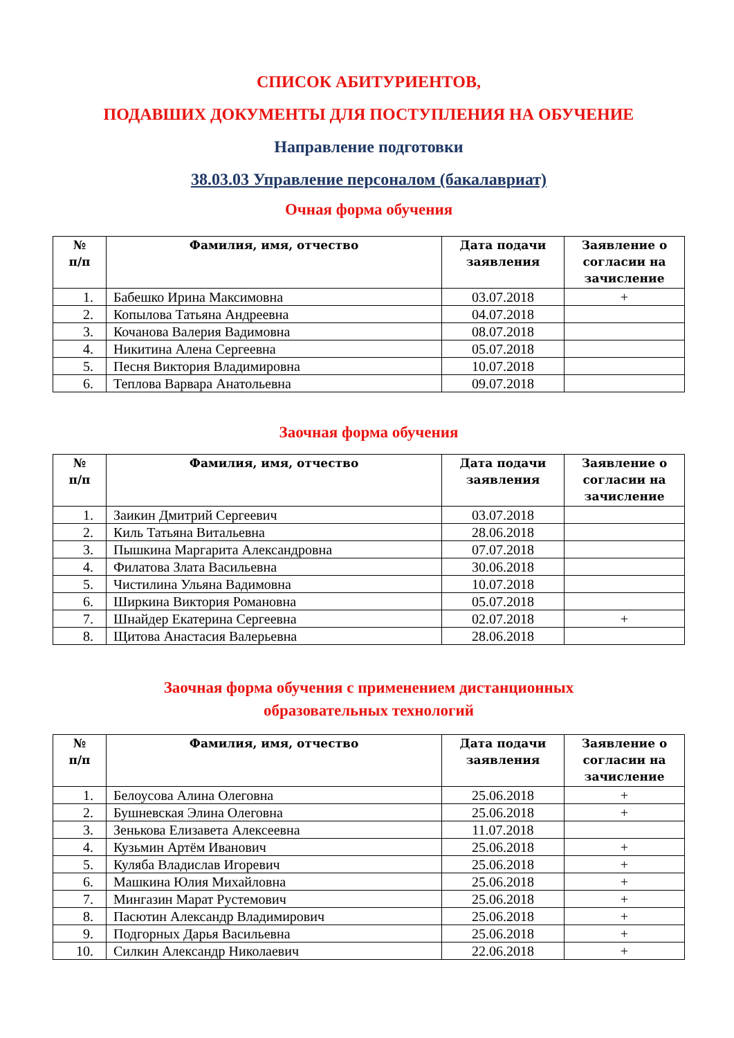СПИСОК АБИТУРИЕНТОВ,
ПОДАВШИХ ДОКУМЕНТЫ ДЛЯ ПОСТУПЛЕНИЯ НА ОБУЧЕНИЕ
Направление подготовки
38.03.03 Управление персоналом (бакалавриат)
Очная форма обучения
| № п/п | Фамилия, имя, отчество | Дата подачи заявления | Заявление о согласии на зачисление |
| --- | --- | --- | --- |
| 1. | Бабешко Ирина Максимовна | 03.07.2018 | + |
| 2. | Копылова Татьяна Андреевна | 04.07.2018 | |
| 3. | Кочанова Валерия Вадимовна | 08.07.2018 | |
| 4. | Никитина Алена Сергеевна | 05.07.2018 | |
| 5. | Песня Виктория Владимировна | 10.07.2018 | |
| 6. | Теплова Варвара Анатольевна | 09.07.2018 | |
Заочная форма обучения
| № п/п | Фамилия, имя, отчество | Дата подачи заявления | Заявление о согласии на зачисление |
| --- | --- | --- | --- |
| 1. | Заикин Дмитрий Сергеевич | 03.07.2018 | |
| 2. | Киль Татьяна Витальевна | 28.06.2018 | |
| 3. | Пышкина Маргарита Александровна | 07.07.2018 | |
| 4. | Филатова Злата Васильевна | 30.06.2018 | |
| 5. | Чистилина Ульяна Вадимовна | 10.07.2018 | |
| 6. | Ширкина Виктория Романовна | 05.07.2018 | |
| 7. | Шнайдер Екатерина Сергеевна | 02.07.2018 | + |
| 8. | Щитова Анастасия Валерьевна | 28.06.2018 | |
Заочная форма обучения с применением дистанционных
образовательных технологий
| № п/п | Фамилия, имя, отчество | Дата подачи заявления | Заявление о согласии на зачисление |
| --- | --- | --- | --- |
| 1. | Белоусова Алина Олеговна | 25.06.2018 | + |
| 2. | Бушневская Элина Олеговна | 25.06.2018 | + |
| 3. | Зенькова Елизавета Алексеевна | 11.07.2018 | |
| 4. | Кузьмин Артём Иванович | 25.06.2018 | + |
| 5. | Куляба Владислав Игоревич | 25.06.2018 | + |
| 6. | Машкина Юлия Михайловна | 25.06.2018 | + |
| 7. | Мингазин Марат Рустемович | 25.06.2018 | + |
| 8. | Пасютин Александр Владимирович | 25.06.2018 | + |
| 9. | Подгорных Дарья Васильевна | 25.06.2018 | + |
| 10. | Силкин Александр Николаевич | 22.06.2018 | + |